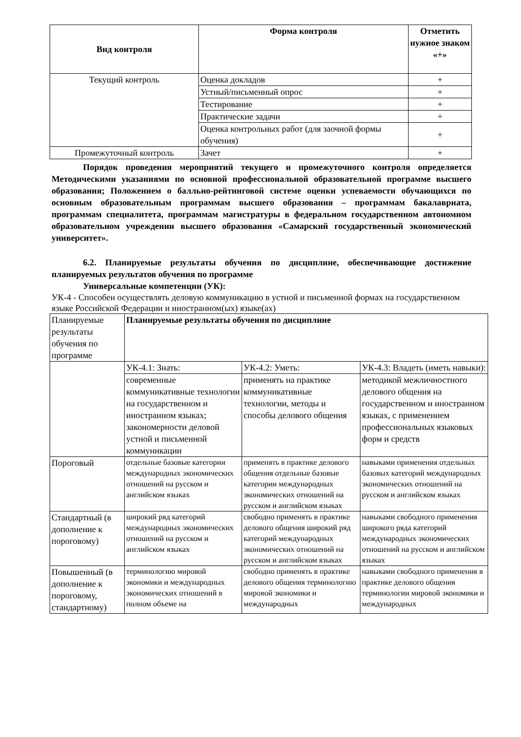| Вид контроля | Форма контроля | Отметить нужное знаком «+» |
| --- | --- | --- |
| Текущий контроль | Оценка докладов | + |
| | Устный/письменный опрос | + |
| | Тестирование | + |
| | Практические задачи | + |
| | Оценка контрольных работ (для заочной формы обучения) | + |
| Промежуточный контроль | Зачет | + |
Порядок проведения мероприятий текущего и промежуточного контроля определяется Методическими указаниями по основной профессиональной образовательной программе высшего образования; Положением о балльно-рейтинговой системе оценки успеваемости обучающихся по основным образовательным программам высшего образования – программам бакалавриата, программам специалитета, программам магистратуры в федеральном государственном автономном образовательном учреждении высшего образования «Самарский государственный экономический университет».
6.2. Планируемые результаты обучения по дисциплине, обеспечивающие достижение планируемых результатов обучения по программе
Универсальные компетенции (УК):
УК-4 - Способен осуществлять деловую коммуникацию в устной и письменной формах на государственном языке Российской Федерации и иностранном(ых) языке(ах)
| Планируемые результаты обучения по программе | Планируемые результаты обучения по дисциплине | | |
| | УК-4.1: Знать: | УК-4.2: Уметь: | УК-4.3: Владеть (иметь навыки): |
| | современные коммуникативные технологии на государственном и иностранном языках; закономерности деловой устной и письменной коммуникации | применять на практике коммуникативные технологии, методы и способы делового общения | методикой межличностного делового общения на государственном и иностранном языках, с применением профессиональных языковых форм и средств |
| Пороговый | отдельные базовые категории международных экономических отношений на русском и английском языках | применять в практике делового общения отдельные базовые категории международных экономических отношений на русском и английском языках | навыками применения отдельных базовых категорий международных экономических отношений на русском и английском языках |
| Стандартный (в дополнение к пороговому) | широкий ряд категорий международных экономических отношений на русском и английском языках | свободно применять в практике делового общения широкий ряд категорий международных экономических отношений на русском и английском языках | навыками свободного применения широкого ряда категорий международных экономических отношений на русском и английском языках |
| Повышенный (в дополнение к пороговому, стандартному) | терминологию мировой экономики и международных экономических отношений в полном объеме на | свободно применять в практике делового общения терминологию мировой экономики и международных | навыками свободного применения в практике делового общения терминологии мировой экономики и международных |